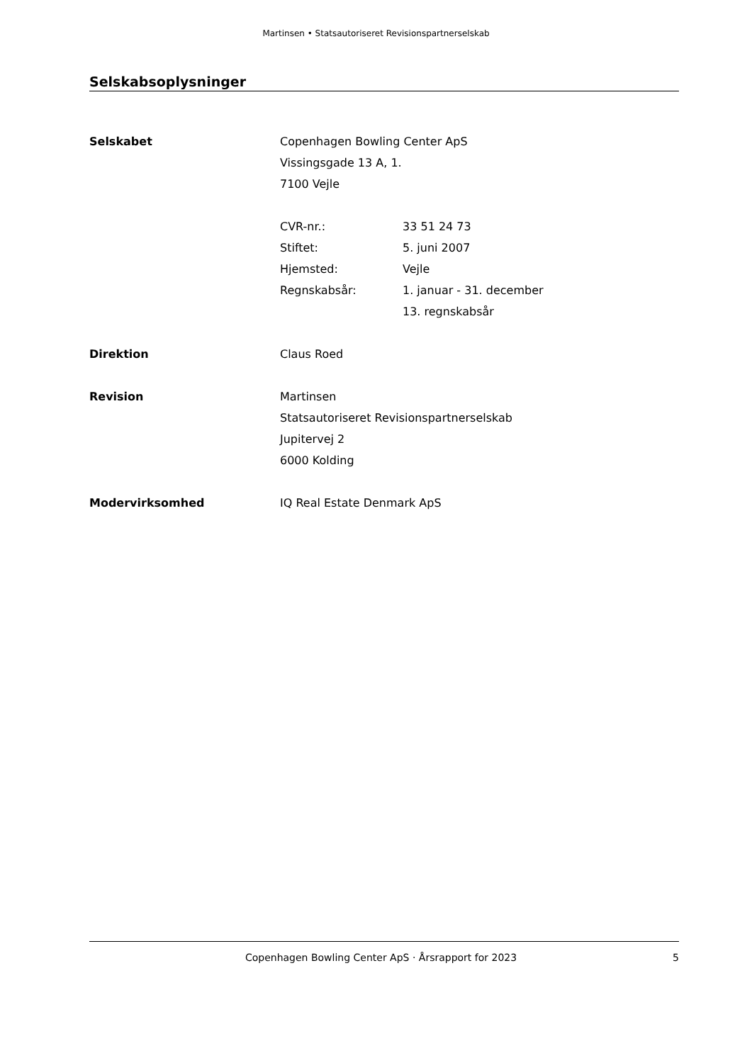Martinsen • Statsautoriseret Revisionspartnerselskab
Selskabsoplysninger
Selskabet Copenhagen Bowling Center ApS
Vissingsgade 13 A, 1.
7100 Vejle
CVR-nr.: 33 51 24 73
Stiftet: 5. juni 2007
Hjemsted: Vejle
Regnskabsår: 1. januar - 31. december
13. regnskabsår
Direktion Claus Roed
Revision Martinsen
Statsautoriseret Revisionspartnerselskab
Jupitervej 2
6000 Kolding
Modervirksomhed IQ Real Estate Denmark ApS
Copenhagen Bowling Center ApS · Årsrapport for 2023
5